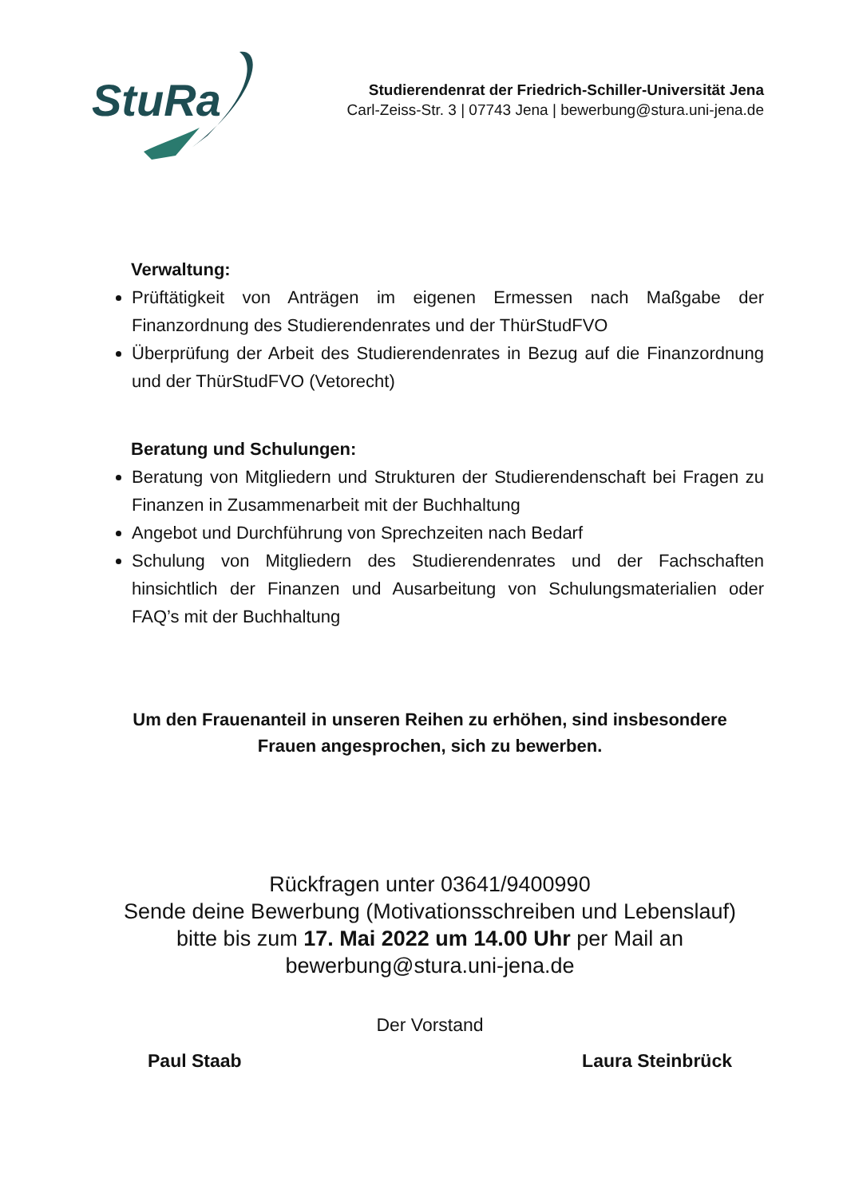StuRa
Studierendenrat der Friedrich-Schiller-Universität Jena
Carl-Zeiss-Str. 3 | 07743 Jena | bewerbung@stura.uni-jena.de
Verwaltung:
Prüftätigkeit von Anträgen im eigenen Ermessen nach Maßgabe der Finanzordnung des Studierendenrates und der ThürStudFVO
Überprüfung der Arbeit des Studierendenrates in Bezug auf die Finanzordnung und der ThürStudFVO (Vetorecht)
Beratung und Schulungen:
Beratung von Mitgliedern und Strukturen der Studierendenschaft bei Fragen zu Finanzen in Zusammenarbeit mit der Buchhaltung
Angebot und Durchführung von Sprechzeiten nach Bedarf
Schulung von Mitgliedern des Studierendenrates und der Fachschaften hinsichtlich der Finanzen und Ausarbeitung von Schulungsmaterialien oder FAQ’s mit der Buchhaltung
Um den Frauenanteil in unseren Reihen zu erhöhen, sind insbesondere
Frauen angesprochen, sich zu bewerben.
Rückfragen unter 03641/9400990
Sende deine Bewerbung (Motivationsschreiben und Lebenslauf)
bitte bis zum 17. Mai 2022 um 14.00 Uhr per Mail an
bewerbung@stura.uni-jena.de
Der Vorstand
Paul Staab Laura Steinbrück